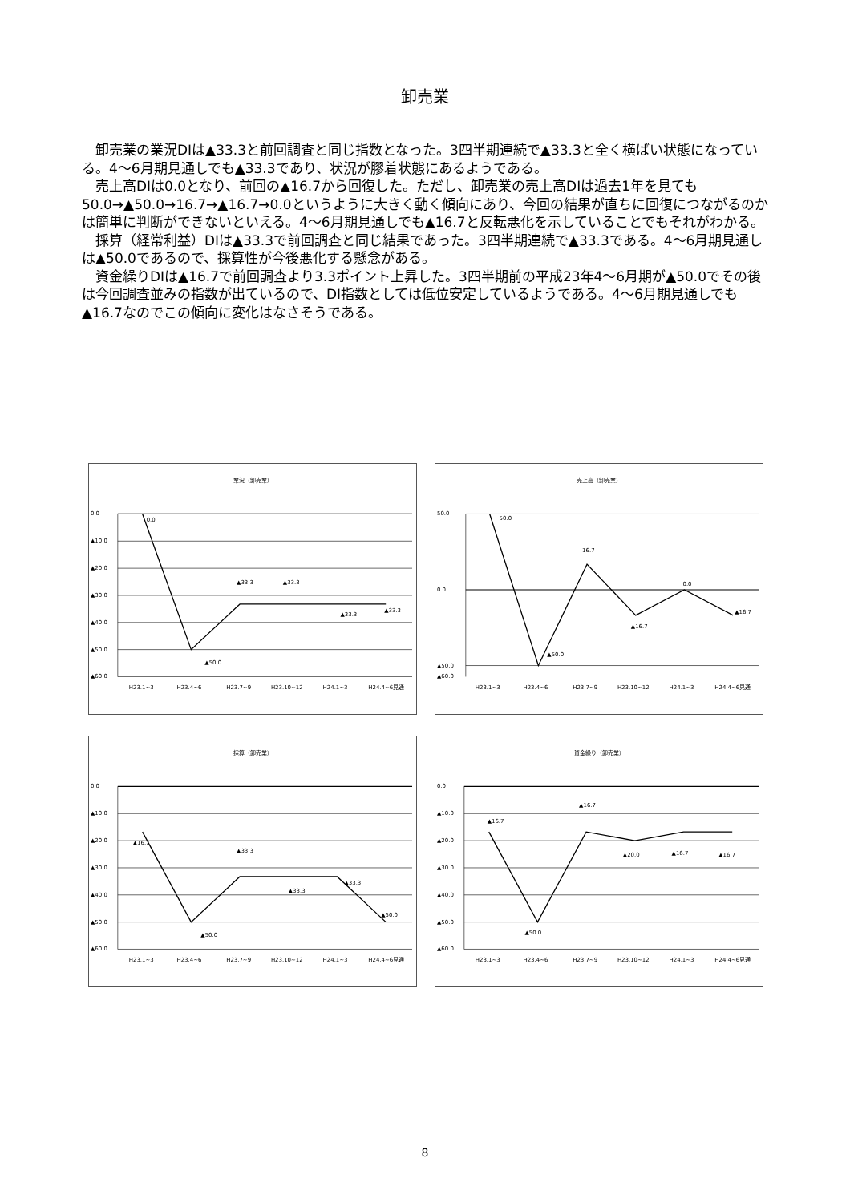卸売業
卸売業の業況DIは▲33.3と前回調査と同じ指数となった。3四半期連続で▲33.3と全く横ばい状態になっている。4～6月期見通しでも▲33.3であり、状況が膠着状態にあるようである。
売上高DIは0.0となり、前回の▲16.7から回復した。ただし、卸売業の売上高DIは過去1年を見ても50.0→▲50.0→16.7→▲16.7→0.0というように大きく動く傾向にあり、今回の結果が直ちに回復につながるのかは簡単に判断ができないといえる。4～6月期見通しでも▲16.7と反転悪化を示していることでもそれがわかる。
採算（経常利益）DIは▲33.3で前回調査と同じ結果であった。3四半期連続で▲33.3である。4～6月期見通しは▲50.0であるので、採算性が今後悪化する懸念がある。
資金繰りDIは▲16.7で前回調査より3.3ポイント上昇した。3四半期前の平成23年4～6月期が▲50.0でその後は今回調査並みの指数が出ているので、DI指数としては低位安定しているようである。4～6月期見通しでも▲16.7なのでこの傾向に変化はなさそうである。
業況（卸売業）
0.0
▲10.0
▲20.0
▲30.0
▲40.0
▲50.0
▲60.0
0.0
▲50.0
▲33.3
▲33.3
▲33.3
▲33.3
H23.1~3
H23.4~6
H23.7~9
H23.10~12
H24.1~3
H24.4~6見通
売上高（卸売業）
50.0
0.0
▲50.0
▲60.0
50.0
16.7
▲50.0
▲16.7
0.0
▲16.7
H23.1~3
H23.4~6
H23.7~9
H23.10~12
H24.1~3
H24.4~6見通
採算（卸売業）
0.0
▲10.0
▲20.0
▲30.0
▲40.0
▲50.0
▲60.0
▲16.7
▲50.0
▲33.3
▲33.3
▲33.3
▲50.0
H23.1~3
H23.4~6
H23.7~9
H23.10~12
H24.1~3
H24.4~6見通
資金繰り（卸売業）
0.0
▲10.0
▲20.0
▲30.0
▲40.0
▲50.0
▲60.0
▲16.7
▲50.0
▲16.7
▲20.0
▲16.7
▲16.7
H23.1~3
H23.4~6
H23.7~9
H23.10~12
H24.1~3
H24.4~6見通
8